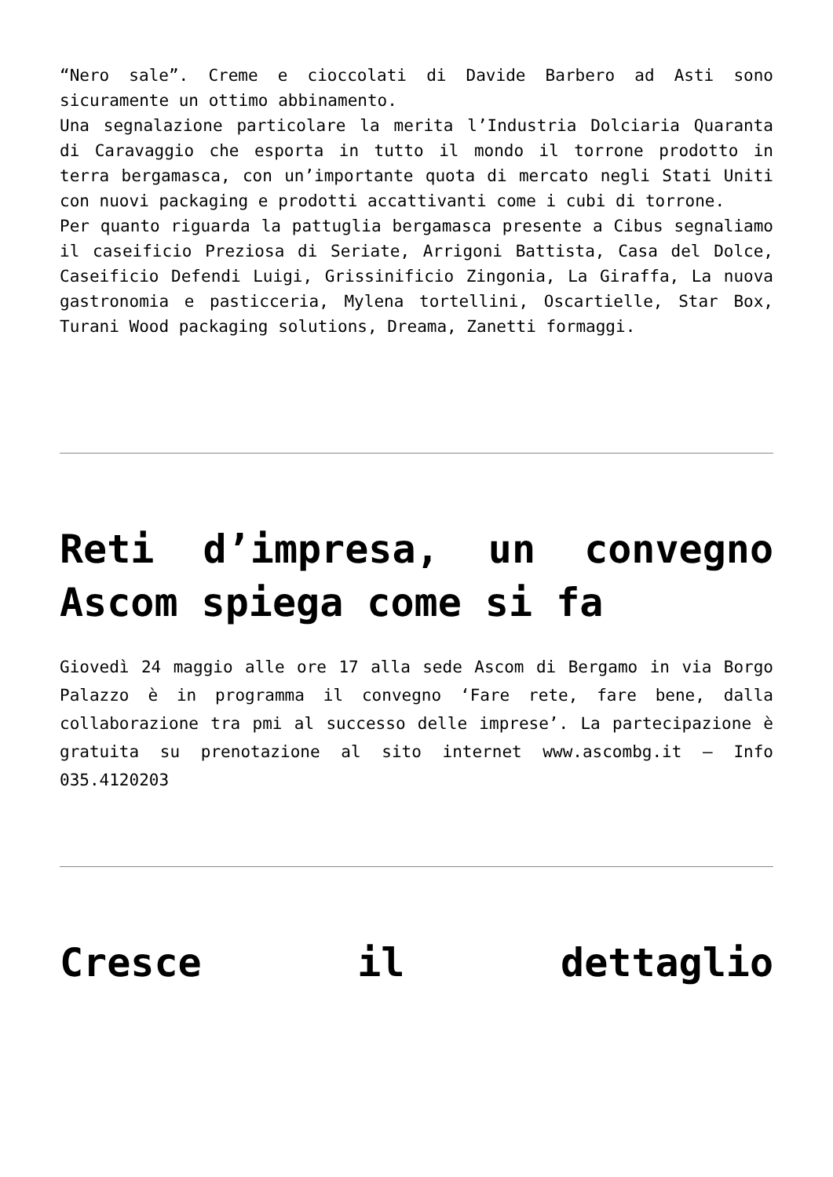“Nero sale”. Creme e cioccolati di Davide Barbero ad Asti sono sicuramente un ottimo abbinamento.
Una segnalazione particolare la merita l’Industria Dolciaria Quaranta di Caravaggio che esporta in tutto il mondo il torrone prodotto in terra bergamasca, con un’importante quota di mercato negli Stati Uniti con nuovi packaging e prodotti accattivanti come i cubi di torrone.
Per quanto riguarda la pattuglia bergamasca presente a Cibus segnaliamo il caseificio Preziosa di Seriate, Arrigoni Battista, Casa del Dolce, Caseificio Defendi Luigi, Grissinificio Zingonia, La Giraffa, La nuova gastronomia e pasticceria, Mylena tortellini, Oscartielle, Star Box, Turani Wood packaging solutions, Dreama, Zanetti formaggi.
Reti d’impresa, un convegno Ascom spiega come si fa
Giovedì 24 maggio alle ore 17 alla sede Ascom di Bergamo in via Borgo Palazzo è in programma il convegno ‘Fare rete, fare bene, dalla collaborazione tra pmi al successo delle imprese’. La partecipazione è gratuita su prenotazione al sito internet www.ascombg.it – Info 035.4120203
Cresce il dettaglio